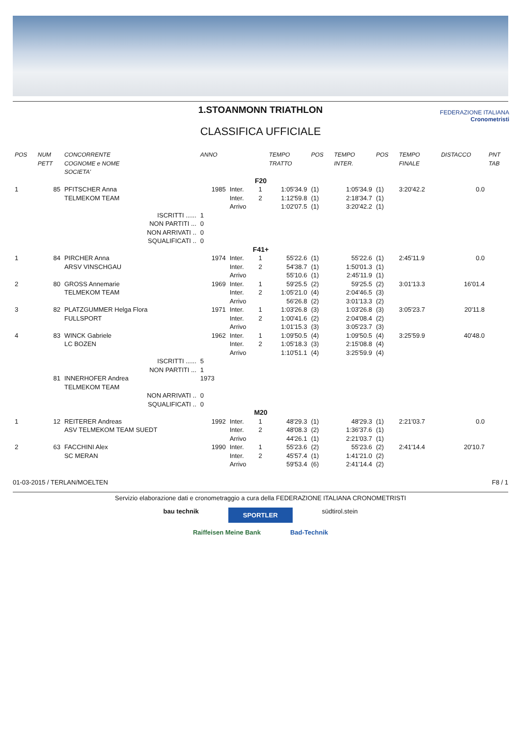1.STOANMONN TRIATHLON
CLASSIFICA UFFICIALE
FEDERAZIONE ITALIANA
Cronometristi
| POS | NUM PETT | CONCORRENTE COGNOME e NOME SOCIETA' | ANNO | | | TEMPO TRATTO | POS | TEMPO INTER. | POS | TEMPO FINALE | DISTACCO | PNT TAB |
| --- | --- | --- | --- | --- | --- | --- | --- | --- | --- | --- | --- | --- |
| F20 | | | | | | | | | | | | |
| 1 | 85 | PFITSCHER Anna TELMEKOM TEAM | 1985 | Inter. Inter. Arrivo | 1 2 | 1:05'34.9 1:12'59.8 1:02'07.5 | (1) (1) (1) | 1:05'34.9 2:18'34.7 3:20'42.2 | (1) (1) (1) | 3:20'42.2 | 0.0 | |
| | | ISCRITTI ...... | 1 | | | | | | | | | |
| | | NON PARTITI ... | 0 | | | | | | | | | |
| | | NON ARRIVATI .. | 0 | | | | | | | | | |
| | | SQUALIFICATI .. | 0 | | | | | | | | | |
| F41+ | | | | | | | | | | | | |
| 1 | 84 | PIRCHER Anna ARSV VINSCHGAU | 1974 | Inter. Inter. Arrivo | 1 2 | 55'22.6 54'38.7 55'10.6 | (1) (1) (1) | 55'22.6 1:50'01.3 2:45'11.9 | (1) (1) (1) | 2:45'11.9 | 0.0 | |
| 2 | 80 | GROSS Annemarie TELMEKOM TEAM | 1969 | Inter. Inter. Arrivo | 1 2 | 59'25.5 1:05'21.0 56'26.8 | (2) (4) (2) | 59'25.5 2:04'46.5 3:01'13.3 | (2) (3) (2) | 3:01'13.3 | 16'01.4 | |
| 3 | 82 | PLATZGUMMER Helga Flora FULLSPORT | 1971 | Inter. Inter. Arrivo | 1 2 | 1:03'26.8 1:00'41.6 1:01'15.3 | (3) (2) (3) | 1:03'26.8 2:04'08.4 3:05'23.7 | (3) (2) (3) | 3:05'23.7 | 20'11.8 | |
| 4 | 83 | WINCK Gabriele LC BOZEN | 1962 | Inter. Inter. Arrivo | 1 2 | 1:09'50.5 1:05'18.3 1:10'51.1 | (4) (3) (4) | 1:09'50.5 2:15'08.8 3:25'59.9 | (4) (4) (4) | 3:25'59.9 | 40'48.0 | |
| | | ISCRITTI ...... | 5 | | | | | | | | | |
| | | NON PARTITI ... | 1 | | | | | | | | | |
| | 81 | INNERHOFER Andrea TELMEKOM TEAM | 1973 | | | | | | | | | |
| | | NON ARRIVATI .. | 0 | | | | | | | | | |
| | | SQUALIFICATI .. | 0 | | | | | | | | | |
| M20 | | | | | | | | | | | | |
| 1 | 12 | REITERER Andreas ASV TELMEKOM TEAM SUEDT | 1992 | Inter. Inter. Arrivo | 1 2 | 48'29.3 48'08.3 44'26.1 | (1) (2) (1) | 48'29.3 1:36'37.6 2:21'03.7 | (1) (1) (1) | 2:21'03.7 | 0.0 | |
| 2 | 63 | FACCHINI Alex SC MERAN | 1990 | Inter. Inter. Arrivo | 1 2 | 55'23.6 45'57.4 59'53.4 | (2) (1) (6) | 55'23.6 1:41'21.0 2:41'14.4 | (2) (2) (2) | 2:41'14.4 | 20'10.7 | |
01-03-2015 / TERLAN/MOELTEN F8 / 1
Servizio elaborazione dati e cronometraggio a cura della FEDERAZIONE ITALIANA CRONOMETRISTI
bau technik SPORTLER südtirol.stein
Raiffeisen Meine Bank Bad-Technik